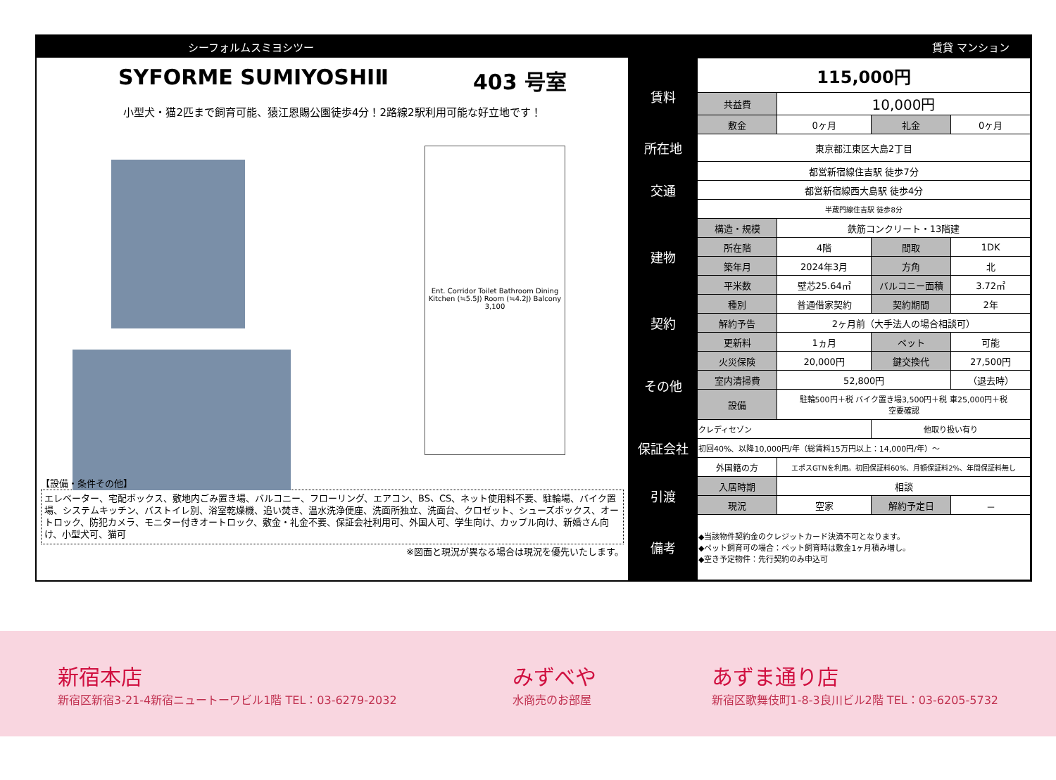シーフォルムスミヨシツー 賃貸 マンション
SYFORME SUMIYOSHIⅡ 403 号室
小型犬・猫2匹まで飼育可能、猿江恩賜公園徒歩4分！2路線2駅利用可能な好立地です！
Ent. Corridor Toilet Bathroom Dining Kitchen (≒5.5J) Room (≒4.2J) Balcony 3,100
【設備・条件その他】
エレベーター、宅配ボックス、敷地内ごみ置き場、バルコニー、フローリング、エアコン、BS、CS、ネット使用料不要、駐輪場、バイク置場、システムキッチン、バストイレ別、浴室乾燥機、追い焚き、温水洗浄便座、洗面所独立、洗面台、クロゼット、シューズボックス、オートロック、防犯カメラ、モニター付きオートロック、敷金・礼金不要、保証会社利用可、外国人可、学生向け、カップル向け、新婚さん向け、小型犬可、猫可
※図面と現況が異なる場合は現況を優先いたします。
| 賃料 | 115,000円 | | | |
| | 共益費 | 10,000円 | | |
| | 敷金 | 0ヶ月 | 礼金 | 0ヶ月 |
| 所在地 | 東京都江東区大島2丁目 | | | |
| 交通 | 都営新宿線住吉駅 徒歩7分 | | | |
| | 都営新宿線西大島駅 徒歩4分 | | | |
| | 半蔵門線住吉駅 徒歩8分 | | | |
| 建物 | 構造・規模 | 鉄筋コンクリート・13階建 | | |
| | 所在階 | 4階 | 間取 | 1DK |
| | 築年月 | 2024年3月 | 方角 | 北 |
| | 平米数 | 壁芯25.64㎡ | バルコニー面積 | 3.72㎡ |
| 契約 | 種別 | 普通借家契約 | 契約期間 | 2年 |
| | 解約予告 | 2ヶ月前（大手法人の場合相談可） | | |
| | 更新料 | 1ヵ月 | ペット | 可能 |
| その他 | 火災保険 | 20,000円 | 鍵交換代 | 27,500円 |
| | 室内清掃費 | 52,800円 | | （退去時） |
| | 設備 | 駐輪500円＋税 バイク置き場3,500円＋税 車25,000円＋税 空要確認 | | |
| 保証会社 | クレディセゾン | | 他取り扱い有り | |
| | 初回40%、以降10,000円/年（総賃料15万円以上：14,000円/年）～ | | | |
| | 外国籍の方 | エポスGTNを利用。初回保証料60%、月額保証料2%、年間保証料無し | | |
| 引渡 | 入居時期 | 相談 | | |
| | 現況 | 空家 | 解約予定日 | － |
| 備考 | ◆当該物件契約金のクレジットカード決済不可となります。 ◆ペット飼育可の場合：ペット飼育時は敷金1ヶ月積み増し。 ◆空き予定物件：先行契約のみ申込可 | | | |
新宿本店
新宿区新宿3-21-4新宿ニュートーワビル1階 TEL：03-6279-2032
みずべや
水商売のお部屋
あずま通り店
新宿区歌舞伎町1-8-3良川ビル2階 TEL：03-6205-5732